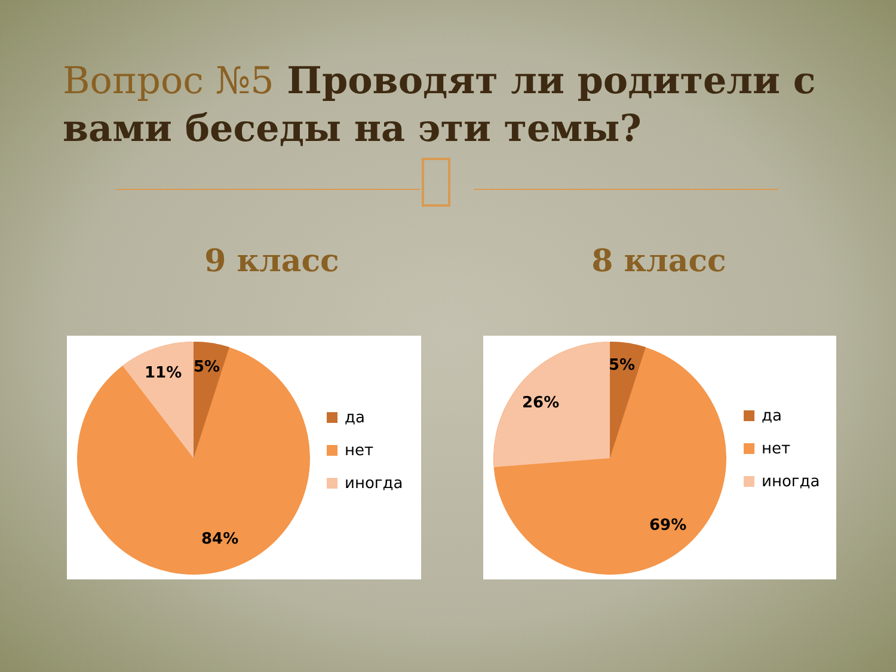Вопрос №5 Проводят ли родители с вами беседы на эти темы?
9 класс 8 класс
11%
5%
84%
да
нет
иногда
26%
5%
69%
да
нет
иногда